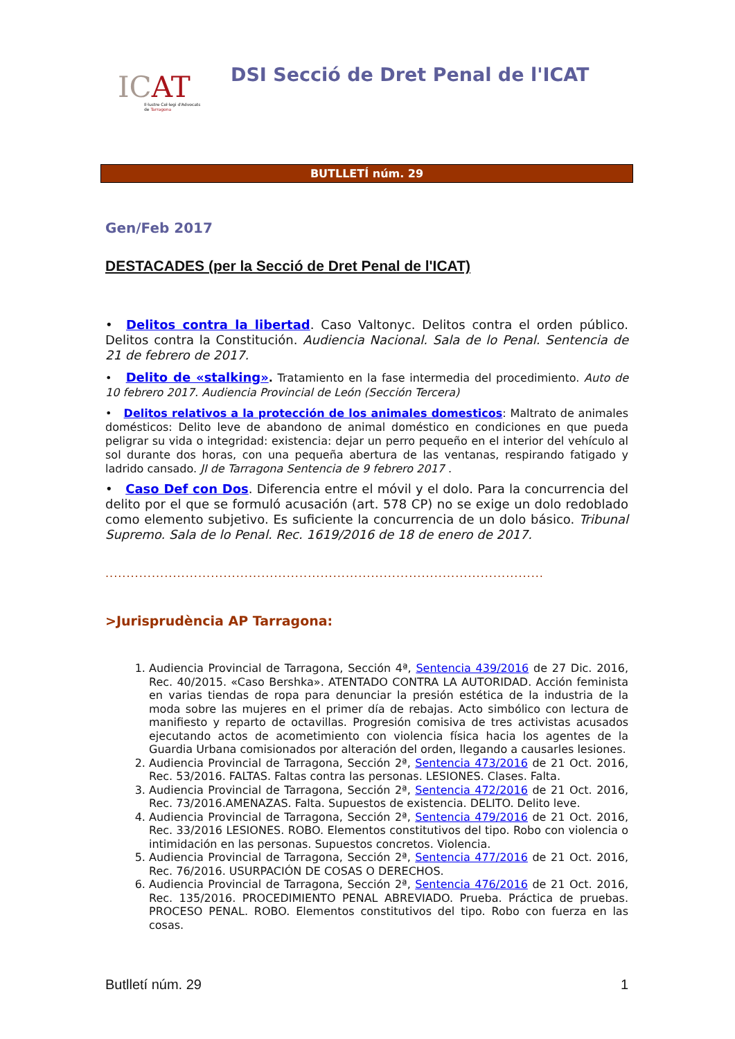ICAT
Il·lustre Col·legi d'Advocats
de Tarragona
DSI Secció de Dret Penal de l'ICAT
BUTLLETÍ núm. 29
Gen/Feb 2017
DESTACADES (per la Secció de Dret Penal de l'ICAT)
• Delitos contra la libertad. Caso Valtonyc. Delitos contra el orden público. Delitos contra la Constitución. Audiencia Nacional. Sala de lo Penal. Sentencia de 21 de febrero de 2017.
• Delito de «stalking». Tratamiento en la fase intermedia del procedimiento. Auto de 10 febrero 2017. Audiencia Provincial de León (Sección Tercera)
• Delitos relativos a la protección de los animales domesticos: Maltrato de animales domésticos: Delito leve de abandono de animal doméstico en condiciones en que pueda peligrar su vida o integridad: existencia: dejar un perro pequeño en el interior del vehículo al sol durante dos horas, con una pequeña abertura de las ventanas, respirando fatigado y ladrido cansado. JI de Tarragona Sentencia de 9 febrero 2017 .
• Caso Def con Dos. Diferencia entre el móvil y el dolo. Para la concurrencia del delito por el que se formuló acusación (art. 578 CP) no se exige un dolo redoblado como elemento subjetivo. Es suficiente la concurrencia de un dolo básico. Tribunal Supremo. Sala de lo Penal. Rec. 1619/2016 de 18 de enero de 2017.
........................................................................................................
>Jurisprudència AP Tarragona:
1. Audiencia Provincial de Tarragona, Sección 4ª, Sentencia 439/2016 de 27 Dic. 2016, Rec. 40/2015. «Caso Bershka». ATENTADO CONTRA LA AUTORIDAD. Acción feminista en varias tiendas de ropa para denunciar la presión estética de la industria de la moda sobre las mujeres en el primer día de rebajas. Acto simbólico con lectura de manifiesto y reparto de octavillas. Progresión comisiva de tres activistas acusados ejecutando actos de acometimiento con violencia física hacia los agentes de la Guardia Urbana comisionados por alteración del orden, llegando a causarles lesiones.
2. Audiencia Provincial de Tarragona, Sección 2ª, Sentencia 473/2016 de 21 Oct. 2016, Rec. 53/2016. FALTAS. Faltas contra las personas. LESIONES. Clases. Falta.
3. Audiencia Provincial de Tarragona, Sección 2ª, Sentencia 472/2016 de 21 Oct. 2016, Rec. 73/2016.AMENAZAS. Falta. Supuestos de existencia. DELITO. Delito leve.
4. Audiencia Provincial de Tarragona, Sección 2ª, Sentencia 479/2016 de 21 Oct. 2016, Rec. 33/2016 LESIONES. ROBO. Elementos constitutivos del tipo. Robo con violencia o intimidación en las personas. Supuestos concretos. Violencia.
5. Audiencia Provincial de Tarragona, Sección 2ª, Sentencia 477/2016 de 21 Oct. 2016, Rec. 76/2016. USURPACIÓN DE COSAS O DERECHOS.
6. Audiencia Provincial de Tarragona, Sección 2ª, Sentencia 476/2016 de 21 Oct. 2016, Rec. 135/2016. PROCEDIMIENTO PENAL ABREVIADO. Prueba. Práctica de pruebas. PROCESO PENAL. ROBO. Elementos constitutivos del tipo. Robo con fuerza en las cosas.
Butlletí núm. 29 1